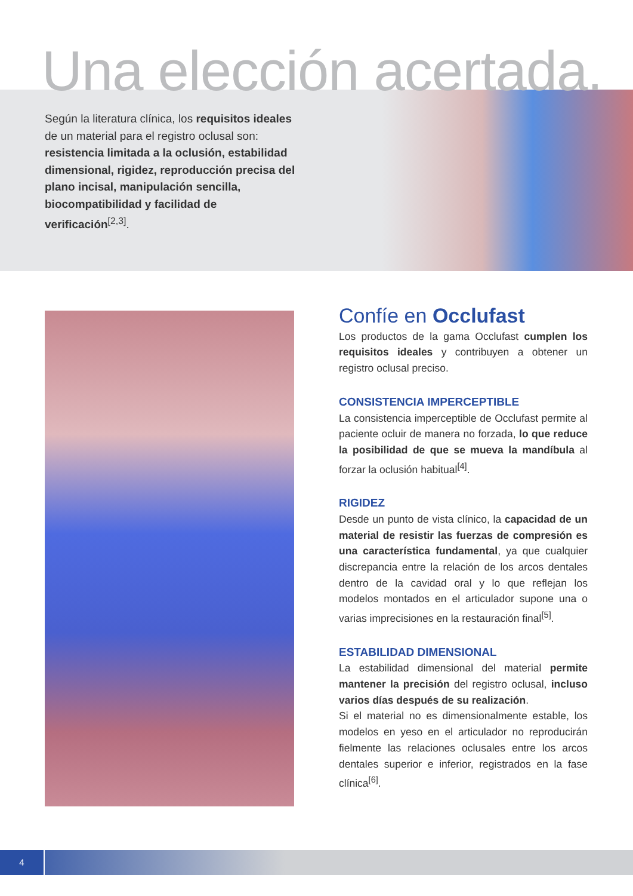Una elección acertada.
Según la literatura clínica, los requisitos ideales de un material para el registro oclusal son: resistencia limitada a la oclusión, estabilidad dimensional, rigidez, reproducción precisa del plano incisal, manipulación sencilla, biocompatibilidad y facilidad de verificación<sup>[2,3]</sup>.
Confíe en Occlufast
Los productos de la gama Occlufast cumplen los requisitos ideales y contribuyen a obtener un registro oclusal preciso.
CONSISTENCIA IMPERCEPTIBLE
La consistencia imperceptible de Occlufast permite al paciente ocluir de manera no forzada, lo que reduce la posibilidad de que se mueva la mandíbula al forzar la oclusión habitual<sup>[4]</sup>.
RIGIDEZ
Desde un punto de vista clínico, la capacidad de un material de resistir las fuerzas de compresión es una característica fundamental, ya que cualquier discrepancia entre la relación de los arcos dentales dentro de la cavidad oral y lo que reflejan los modelos montados en el articulador supone una o varias imprecisiones en la restauración final<sup>[5]</sup>.
ESTABILIDAD DIMENSIONAL
La estabilidad dimensional del material permite mantener la precisión del registro oclusal, incluso varios días después de su realización.
Si el material no es dimensionalmente estable, los modelos en yeso en el articulador no reproducirán fielmente las relaciones oclusales entre los arcos dentales superior e inferior, registrados en la fase clínica<sup>[6]</sup>.
4